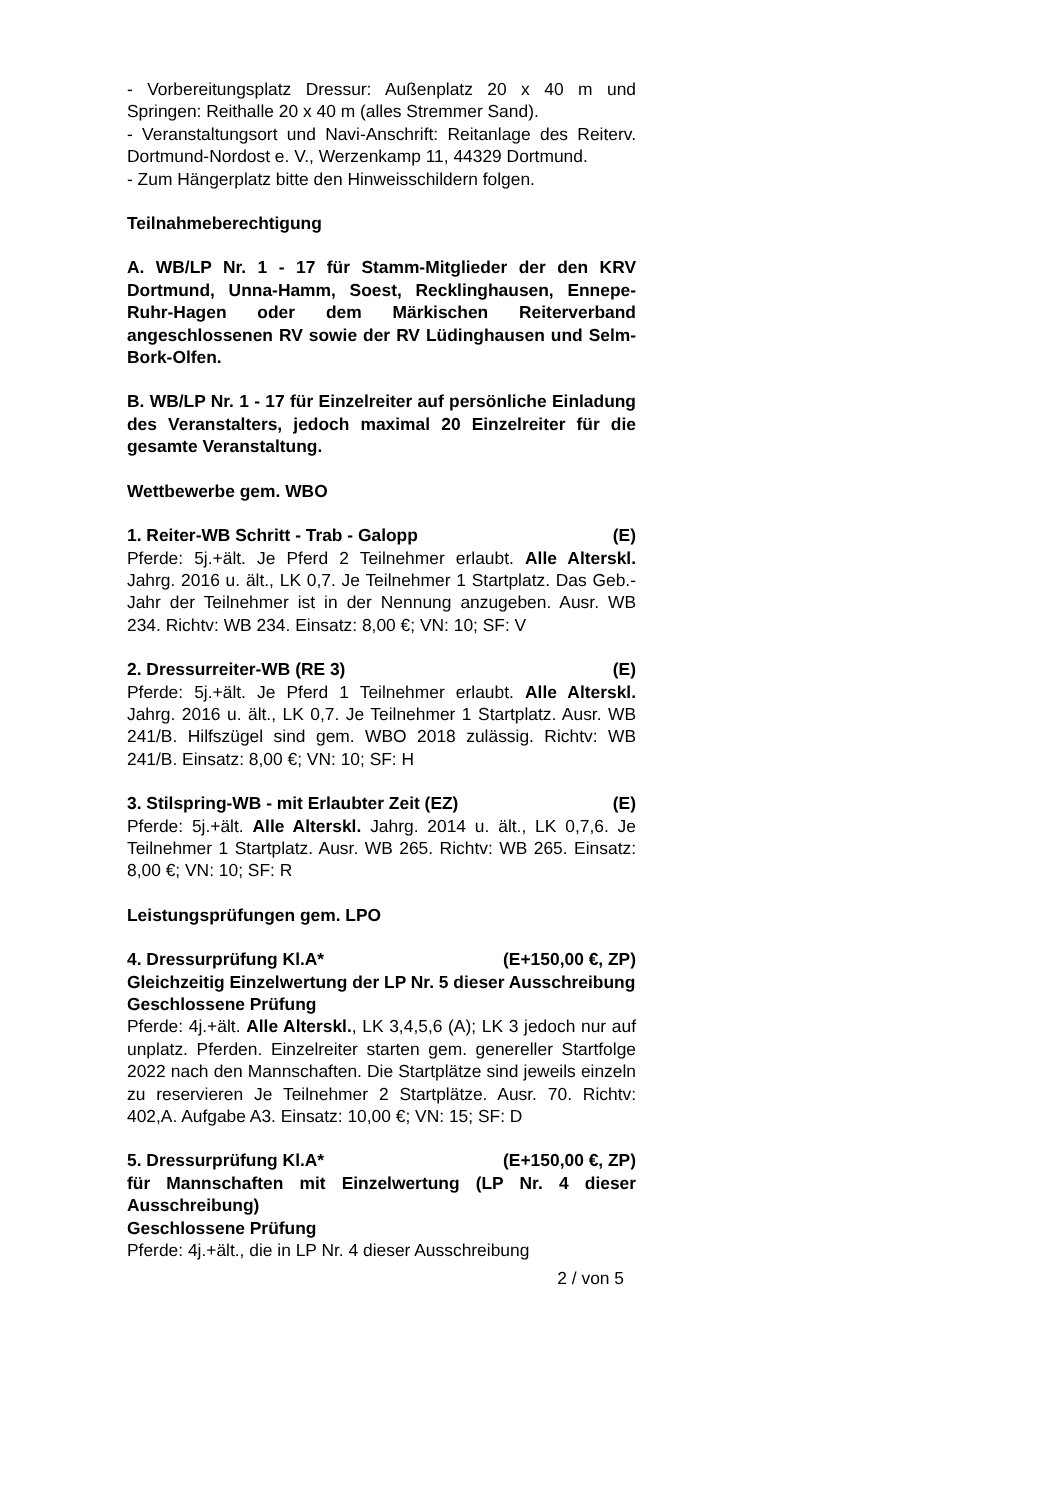- Vorbereitungsplatz Dressur: Außenplatz 20 x 40 m und Springen: Reithalle 20 x 40 m (alles Stremmer Sand).
- Veranstaltungsort und Navi-Anschrift: Reitanlage des Reiterv. Dortmund-Nordost e. V., Werzenkamp 11, 44329 Dortmund.
- Zum Hängerplatz bitte den Hinweisschildern folgen.
Teilnahmeberechtigung
A. WB/LP Nr. 1 - 17 für Stamm-Mitglieder der den KRV Dortmund, Unna-Hamm, Soest, Recklinghausen, Ennepe-Ruhr-Hagen oder dem Märkischen Reiterverband angeschlossenen RV sowie der RV Lüdinghausen und Selm-Bork-Olfen.
B. WB/LP Nr. 1 - 17 für Einzelreiter auf persönliche Einladung des Veranstalters, jedoch maximal 20 Einzelreiter für die gesamte Veranstaltung.
Wettbewerbe gem. WBO
1. Reiter-WB Schritt - Trab - Galopp (E)
Pferde: 5j.+ält. Je Pferd 2 Teilnehmer erlaubt. Alle Alterskl. Jahrg. 2016 u. ält., LK 0,7. Je Teilnehmer 1 Startplatz. Das Geb.-Jahr der Teilnehmer ist in der Nennung anzugeben. Ausr. WB 234. Richtv: WB 234. Einsatz: 8,00 €; VN: 10; SF: V
2. Dressurreiter-WB (RE 3) (E)
Pferde: 5j.+ält. Je Pferd 1 Teilnehmer erlaubt. Alle Alterskl. Jahrg. 2016 u. ält., LK 0,7. Je Teilnehmer 1 Startplatz. Ausr. WB 241/B. Hilfszügel sind gem. WBO 2018 zulässig. Richtv: WB 241/B. Einsatz: 8,00 €; VN: 10; SF: H
3. Stilspring-WB - mit Erlaubter Zeit (EZ) (E)
Pferde: 5j.+ält. Alle Alterskl. Jahrg. 2014 u. ält., LK 0,7,6. Je Teilnehmer 1 Startplatz. Ausr. WB 265. Richtv: WB 265. Einsatz: 8,00 €; VN: 10; SF: R
Leistungsprüfungen gem. LPO
4. Dressurprüfung Kl.A* (E+150,00 €, ZP)
Gleichzeitig Einzelwertung der LP Nr. 5 dieser Ausschreibung
Geschlossene Prüfung
Pferde: 4j.+ält. Alle Alterskl., LK 3,4,5,6 (A); LK 3 jedoch nur auf unplatz. Pferden. Einzelreiter starten gem. genereller Startfolge 2022 nach den Mannschaften. Die Startplätze sind jeweils einzeln zu reservieren Je Teilnehmer 2 Startplätze. Ausr. 70. Richtv: 402,A. Aufgabe A3. Einsatz: 10,00 €; VN: 15; SF: D
5. Dressurprüfung Kl.A* (E+150,00 €, ZP)
für Mannschaften mit Einzelwertung (LP Nr. 4 dieser Ausschreibung)
Geschlossene Prüfung
Pferde: 4j.+ält., die in LP Nr. 4 dieser Ausschreibung
2 / von 5